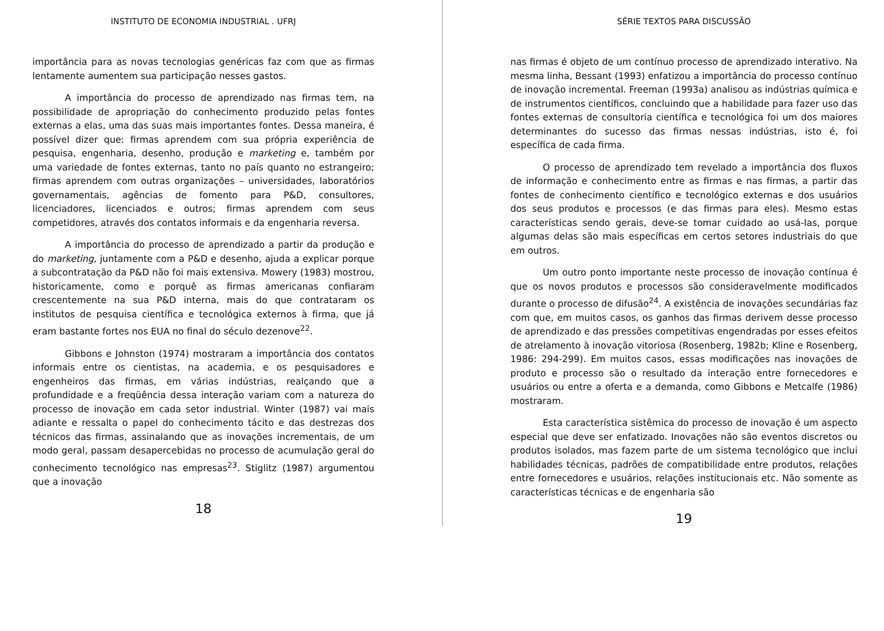INSTITUTO DE ECONOMIA INDUSTRIAL . UFRJ
importância para as novas tecnologias genéricas faz com que as firmas lentamente aumentem sua participação nesses gastos.
A importância do processo de aprendizado nas firmas tem, na possibilidade de apropriação do conhecimento produzido pelas fontes externas a elas, uma das suas mais importantes fontes. Dessa maneira, é possível dizer que: firmas aprendem com sua própria experiência de pesquisa, engenharia, desenho, produção e marketing e, também por uma variedade de fontes externas, tanto no país quanto no estrangeiro; firmas aprendem com outras organizações – universidades, laboratórios governamentais, agências de fomento para P&D, consultores, licenciadores, licenciados e outros; firmas aprendem com seus competidores, através dos contatos informais e da engenharia reversa.
A importância do processo de aprendizado a partir da produção e do marketing, juntamente com a P&D e desenho, ajuda a explicar porque a subcontratação da P&D não foi mais extensiva. Mowery (1983) mostrou, historicamente, como e porquê as firmas americanas confiaram crescentemente na sua P&D interna, mais do que contrataram os institutos de pesquisa científica e tecnológica externos à firma, que já eram bastante fortes nos EUA no final do século dezenove<sup>22</sup>.
Gibbons e Johnston (1974) mostraram a importância dos contatos informais entre os cientistas, na academia, e os pesquisadores e engenheiros das firmas, em várias indústrias, realçando que a profundidade e a freqüência dessa interação variam com a natureza do processo de inovação em cada setor industrial. Winter (1987) vai mais adiante e ressalta o papel do conhecimento tácito e das destrezas dos técnicos das firmas, assinalando que as inovações incrementais, de um modo geral, passam desapercebidas no processo de acumulação geral do conhecimento tecnológico nas empresas<sup>23</sup>. Stiglitz (1987) argumentou que a inovação
18
SÉRIE TEXTOS PARA DISCUSSÃO
nas firmas é objeto de um contínuo processo de aprendizado interativo. Na mesma linha, Bessant (1993) enfatizou a importância do processo contínuo de inovação incremental. Freeman (1993a) analisou as indústrias química e de instrumentos científicos, concluindo que a habilidade para fazer uso das fontes externas de consultoria científica e tecnológica foi um dos maiores determinantes do sucesso das firmas nessas indústrias, isto é, foi específica de cada firma.
O processo de aprendizado tem revelado a importância dos fluxos de informação e conhecimento entre as firmas e nas firmas, a partir das fontes de conhecimento científico e tecnológico externas e dos usuários dos seus produtos e processos (e das firmas para eles). Mesmo estas características sendo gerais, deve-se tomar cuidado ao usá-las, porque algumas delas são mais específicas em certos setores industriais do que em outros.
Um outro ponto importante neste processo de inovação contínua é que os novos produtos e processos são consideravelmente modificados durante o processo de difusão<sup>24</sup>. A existência de inovações secundárias faz com que, em muitos casos, os ganhos das firmas derivem desse processo de aprendizado e das pressões competitivas engendradas por esses efeitos de atrelamento à inovação vitoriosa (Rosenberg, 1982b; Kline e Rosenberg, 1986: 294-299). Em muitos casos, essas modificações nas inovações de produto e processo são o resultado da interação entre fornecedores e usuários ou entre a oferta e a demanda, como Gibbons e Metcalfe (1986) mostraram.
Esta característica sistêmica do processo de inovação é um aspecto especial que deve ser enfatizado. Inovações não são eventos discretos ou produtos isolados, mas fazem parte de um sistema tecnológico que inclui habilidades técnicas, padrões de compatibilidade entre produtos, relações entre fornecedores e usuários, relações institucionais etc. Não somente as características técnicas e de engenharia são
19